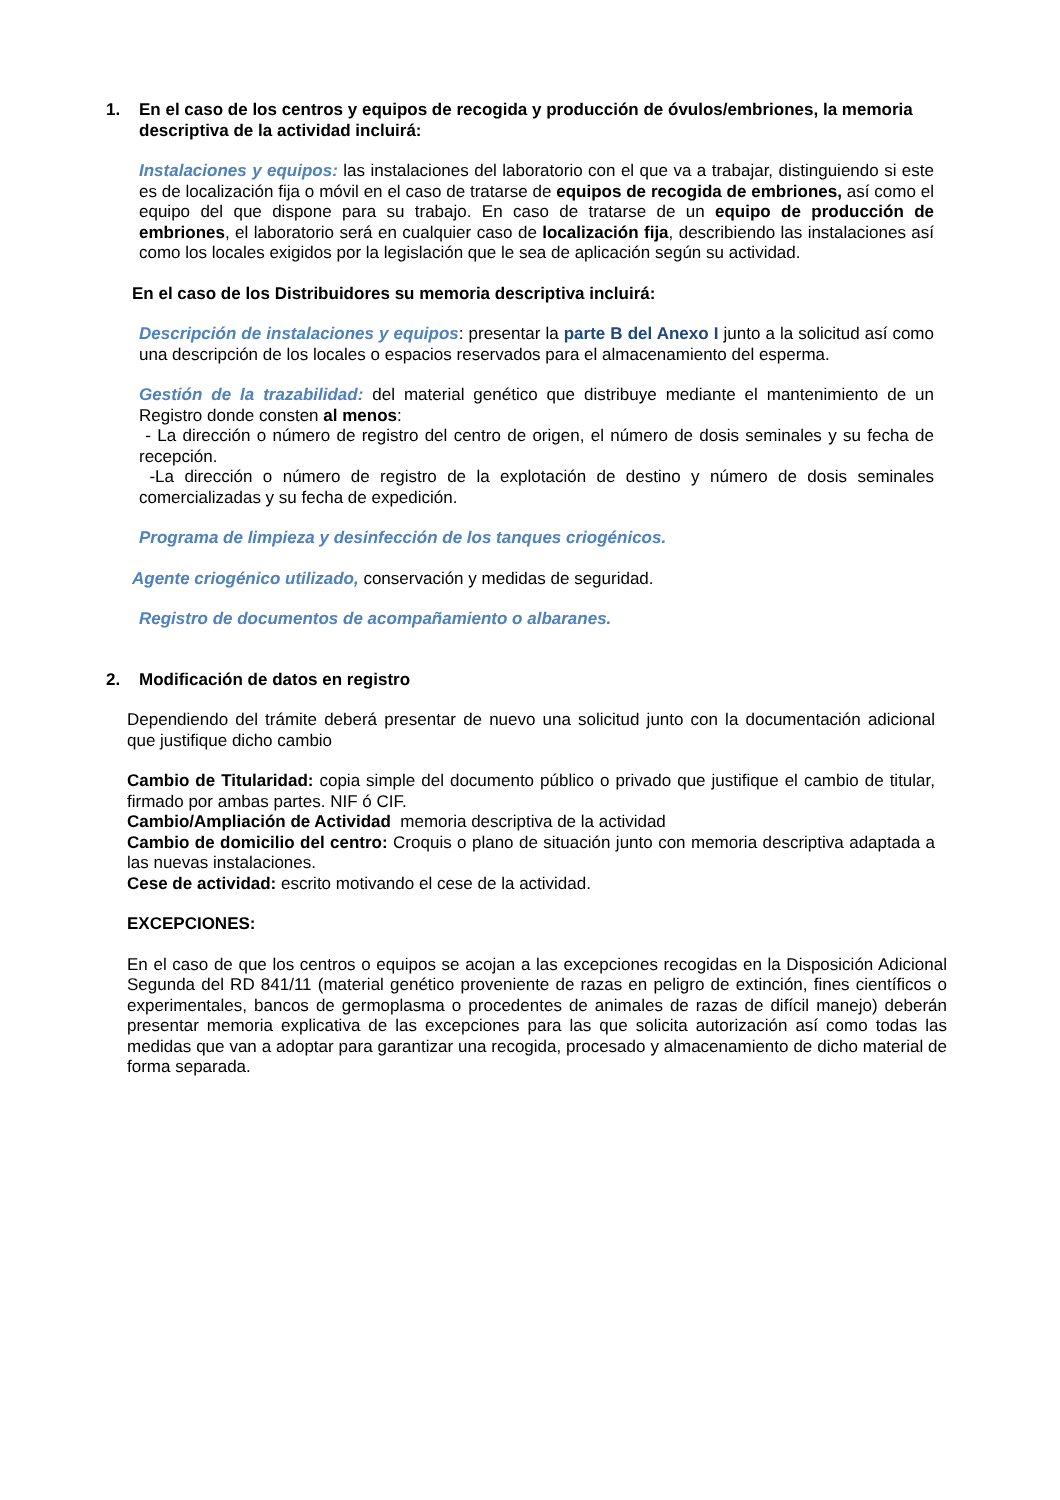1. En el caso de los centros y equipos de recogida y producción de óvulos/embriones, la memoria descriptiva de la actividad incluirá:
Instalaciones y equipos: las instalaciones del laboratorio con el que va a trabajar, distinguiendo si este es de localización fija o móvil en el caso de tratarse de equipos de recogida de embriones, así como el equipo del que dispone para su trabajo. En caso de tratarse de un equipo de producción de embriones, el laboratorio será en cualquier caso de localización fija, describiendo las instalaciones así como los locales exigidos por la legislación que le sea de aplicación según su actividad.
En el caso de los Distribuidores su memoria descriptiva incluirá:
Descripción de instalaciones y equipos: presentar la parte B del Anexo I junto a la solicitud así como una descripción de los locales o espacios reservados para el almacenamiento del esperma.
Gestión de la trazabilidad: del material genético que distribuye mediante el mantenimiento de un Registro donde consten al menos:
- La dirección o número de registro del centro de origen, el número de dosis seminales y su fecha de recepción.
-La dirección o número de registro de la explotación de destino y número de dosis seminales comercializadas y su fecha de expedición.
Programa de limpieza y desinfección de los tanques criogénicos.
Agente criogénico utilizado, conservación y medidas de seguridad.
Registro de documentos de acompañamiento o albaranes.
2. Modificación de datos en registro
Dependiendo del trámite deberá presentar de nuevo una solicitud junto con la documentación adicional que justifique dicho cambio
Cambio de Titularidad: copia simple del documento público o privado que justifique el cambio de titular, firmado por ambas partes. NIF ó CIF.
Cambio/Ampliación de Actividad memoria descriptiva de la actividad
Cambio de domicilio del centro: Croquis o plano de situación junto con memoria descriptiva adaptada a las nuevas instalaciones.
Cese de actividad: escrito motivando el cese de la actividad.
EXCEPCIONES:
En el caso de que los centros o equipos se acojan a las excepciones recogidas en la Disposición Adicional Segunda del RD 841/11 (material genético proveniente de razas en peligro de extinción, fines científicos o experimentales, bancos de germoplasma o procedentes de animales de razas de difícil manejo) deberán presentar memoria explicativa de las excepciones para las que solicita autorización así como todas las medidas que van a adoptar para garantizar una recogida, procesado y almacenamiento de dicho material de forma separada.